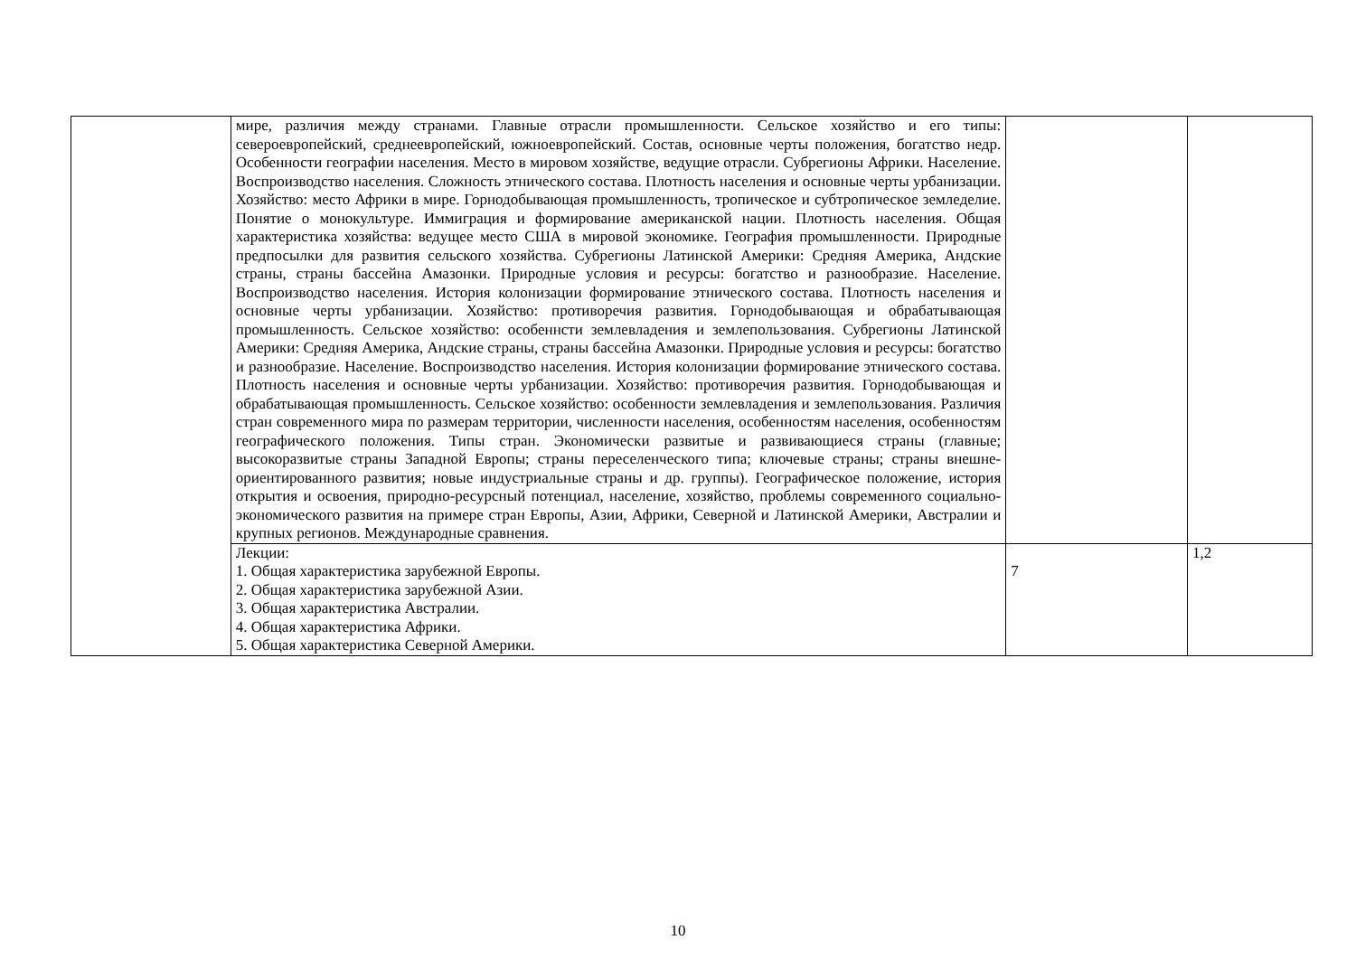| | мире, различия между странами. Главные отрасли промышленности. Сельское хозяйство и его типы: североевропейский, среднеевропейский, южноевропейский. Состав, основные черты положения, богатство недр. Особенности географии населения. Место в мировом хозяйстве, ведущие отрасли. Субрегионы Африки. Население. Воспроизводство населения. Сложность этнического состава. Плотность населения и основные черты урбанизации. Хозяйство: место Африки в мире. Горнодобывающая промышленность, тропическое и субтропическое земледелие. Понятие о монокультуре. Иммиграция и формирование американской нации. Плотность населения. Общая характеристика хозяйства: ведущее место США в мировой экономике. География промышленности. Природные предпосылки для развития сельского хозяйства. Субрегионы Латинской Америки: Средняя Америка, Андские страны, страны бассейна Амазонки. Природные условия и ресурсы: богатство и разнообразие. Население. Воспроизводство населения. История колонизации формирование этнического состава. Плотность населения и основные черты урбанизации. Хозяйство: противоречия развития. Горнодобывающая и обрабатывающая промышленность. Сельское хозяйство: особеннсти землевладения и землепользования. Субрегионы Латинской Америки: Средняя Америка, Андские страны, страны бассейна Амазонки. Природные условия и ресурсы: богатство и разнообразие. Население. Воспроизводство населения. История колонизации формирование этнического состава. Плотность населения и основные черты урбанизации. Хозяйство: противоречия развития. Горнодобывающая и обрабатывающая промышленность. Сельское хозяйство: особенности землевладения и землепользования. Различия стран современного мира по размерам территории, численности населения, особенностям населения, особенностям географического положения. Типы стран. Экономически развитые и развивающиеся страны (главные; высокоразвитые страны Западной Европы; страны переселенческого типа; ключевые страны; страны внешне-ориентированного развития; новые индустриальные страны и др. группы). Географическое положение, история открытия и освоения, природно-ресурсный потенциал, население, хозяйство, проблемы современного социально-экономического развития на примере стран Европы, Азии, Африки, Северной и Латинской Америки, Австралии и крупных регионов. Международные сравнения. | | |
| | Лекции: 1. Общая характеристика зарубежной Европы. 2. Общая характеристика зарубежной Азии. 3. Общая характеристика Австралии. 4. Общая характеристика Африки. 5. Общая характеристика Северной Америки. | 7 | 1,2 |
10